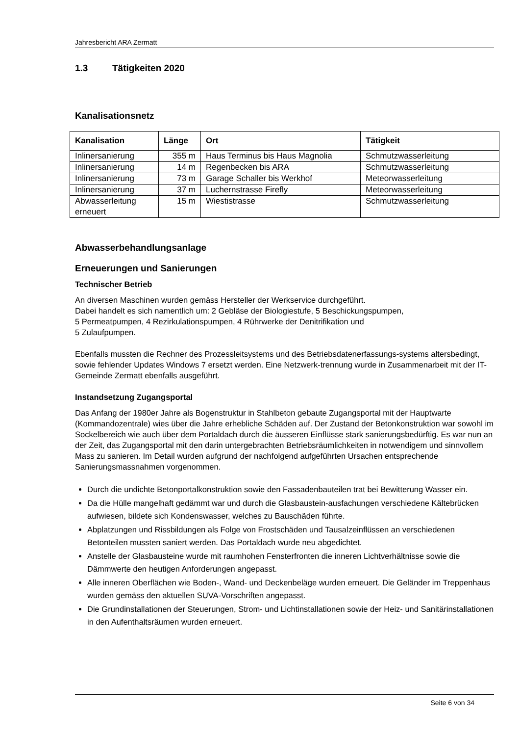Jahresbericht ARA Zermatt
1.3 Tätigkeiten 2020
Kanalisationsnetz
| Kanalisation | Länge | Ort | Tätigkeit |
| --- | --- | --- | --- |
| Inlinersanierung | 355 m | Haus Terminus bis Haus Magnolia | Schmutzwasserleitung |
| Inlinersanierung | 14 m | Regenbecken bis ARA | Schmutzwasserleitung |
| Inlinersanierung | 73 m | Garage Schaller bis Werkhof | Meteorwasserleitung |
| Inlinersanierung | 37 m | Luchernstrasse Firefly | Meteorwasserleitung |
| Abwasserleitung erneuert | 15 m | Wiestistrasse | Schmutzwasserleitung |
Abwasserbehandlungsanlage
Erneuerungen und Sanierungen
Technischer Betrieb
An diversen Maschinen wurden gemäss Hersteller der Werkservice durchgeführt.
Dabei handelt es sich namentlich um: 2 Gebläse der Biologiestufe, 5 Beschickungspumpen,
5 Permeatpumpen, 4 Rezirkulationspumpen, 4 Rührwerke der Denitrifikation und
5 Zulaufpumpen.
Ebenfalls mussten die Rechner des Prozessleitsystems und des Betriebsdatenerfassungs-systems altersbedingt, sowie fehlender Updates Windows 7 ersetzt werden. Eine Netzwerk-trennung wurde in Zusammenarbeit mit der IT- Gemeinde Zermatt ebenfalls ausgeführt.
Instandsetzung Zugangsportal
Das Anfang der 1980er Jahre als Bogenstruktur in Stahlbeton gebaute Zugangsportal mit der Hauptwarte (Kommandozentrale) wies über die Jahre erhebliche Schäden auf. Der Zustand der Betonkonstruktion war sowohl im Sockelbereich wie auch über dem Portaldach durch die äusseren Einflüsse stark sanierungsbedürftig. Es war nun an der Zeit, das Zugangsportal mit den darin untergebrachten Betriebsräumlichkeiten in notwendigem und sinnvollem Mass zu sanieren. Im Detail wurden aufgrund der nachfolgend aufgeführten Ursachen entsprechende Sanierungsmassnahmen vorgenommen.
Durch die undichte Betonportalkonstruktion sowie den Fassadenbauteilen trat bei Bewitterung Wasser ein.
Da die Hülle mangelhaft gedämmt war und durch die Glasbaustein-ausfachungen verschiedene Kältebrücken aufwiesen, bildete sich Kondenswasser, welches zu Bauschäden führte.
Abplatzungen und Rissbildungen als Folge von Frostschäden und Tausalzeinflüssen an verschiedenen Betonteilen mussten saniert werden. Das Portaldach wurde neu abgedichtet.
Anstelle der Glasbausteine wurde mit raumhohen Fensterfronten die inneren Lichtverhältnisse sowie die Dämmwerte den heutigen Anforderungen angepasst.
Alle inneren Oberflächen wie Boden-, Wand- und Deckenbeläge wurden erneuert. Die Geländer im Treppenhaus wurden gemäss den aktuellen SUVA-Vorschriften angepasst.
Die Grundinstallationen der Steuerungen, Strom- und Lichtinstallationen sowie der Heiz- und Sanitärinstallationen in den Aufenthaltsräumen wurden erneuert.
Seite 6 von 34